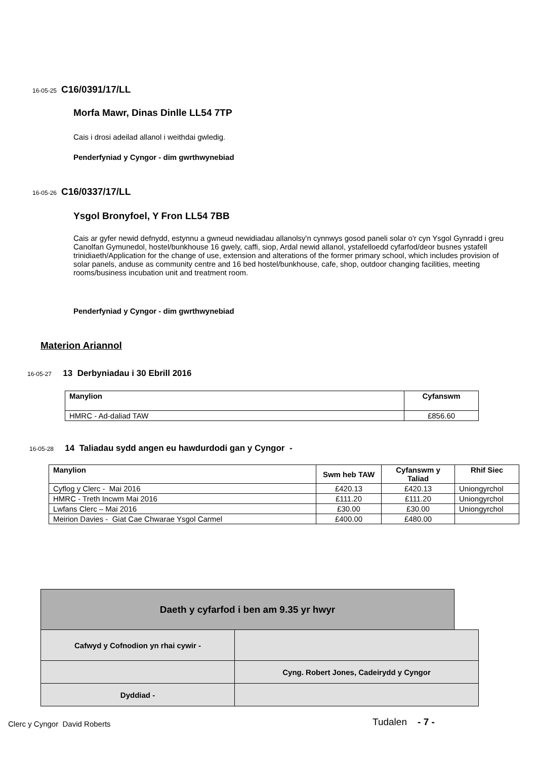16-05-25 C16/0391/17/LL
Morfa Mawr, Dinas Dinlle LL54 7TP
Cais i drosi adeilad allanol i weithdai gwledig.
Penderfyniad y Cyngor - dim gwrthwynebiad
16-05-26 C16/0337/17/LL
Ysgol Bronyfoel, Y Fron LL54 7BB
Cais ar gyfer newid defnydd, estynnu a gwneud newidiadau allanolsy'n cynnwys gosod paneli solar o'r cyn Ysgol Gynradd i greu Canolfan Gymunedol, hostel/bunkhouse 16 gwely, caffi, siop, Ardal newid allanol, ystafelloedd cyfarfod/deor busnes ystafell trinidiaeth/Application for the change of use, extension and alterations of the former primary school, which includes provision of solar panels, anduse as community centre and 16 bed hostel/bunkhouse, cafe, shop, outdoor changing facilities, meeting rooms/business incubation unit and treatment room.
Penderfyniad y Cyngor - dim gwrthwynebiad
Materion Ariannol
16-05-27 13 Derbyniadau i 30 Ebrill 2016
| Manylion | Cyfanswm |
| --- | --- |
| HMRC - Ad-daliad TAW | £856.60 |
16-05-28 14 Taliadau sydd angen eu hawdurdodi gan y Cyngor -
| Manylion | Swm heb TAW | Cyfanswm y Taliad | Rhif Siec |
| --- | --- | --- | --- |
| Cyflog y Clerc - Mai 2016 | £420.13 | £420.13 | Uniongyrchol |
| HMRC - Treth Incwm Mai 2016 | £111.20 | £111.20 | Uniongyrchol |
| Lwfans Clerc – Mai 2016 | £30.00 | £30.00 | Uniongyrchol |
| Meirion Davies - Giat Cae Chwarae Ysgol Carmel | £400.00 | £480.00 | |
Daeth y cyfarfod i ben am 9.35 yr hwyr
| Cafwyd y Cofnodion yn rhai cywir - | |
| | Cyng. Robert Jones, Cadeirydd y Cyngor |
| Dyddiad - | |
Clerc y Cyngor David Roberts Tudalen - 7 -